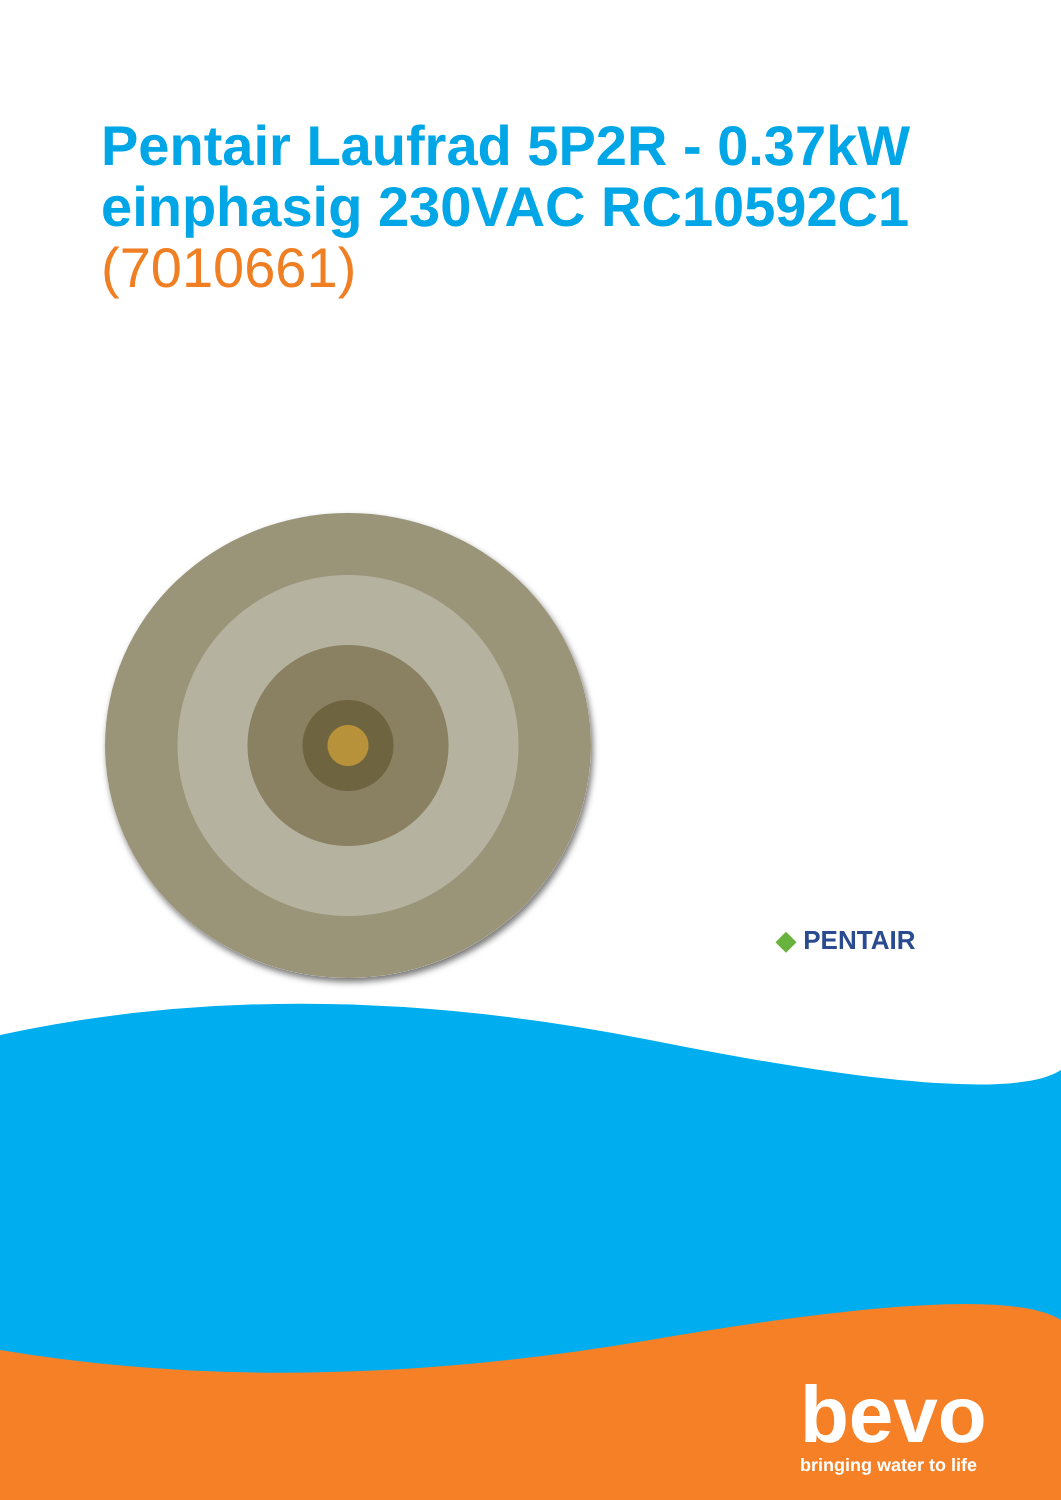Pentair Laufrad 5P2R - 0.37kW einphasig 230VAC RC10592C1
(7010661)
◆ PENTAIR
bevo
bringing water to life